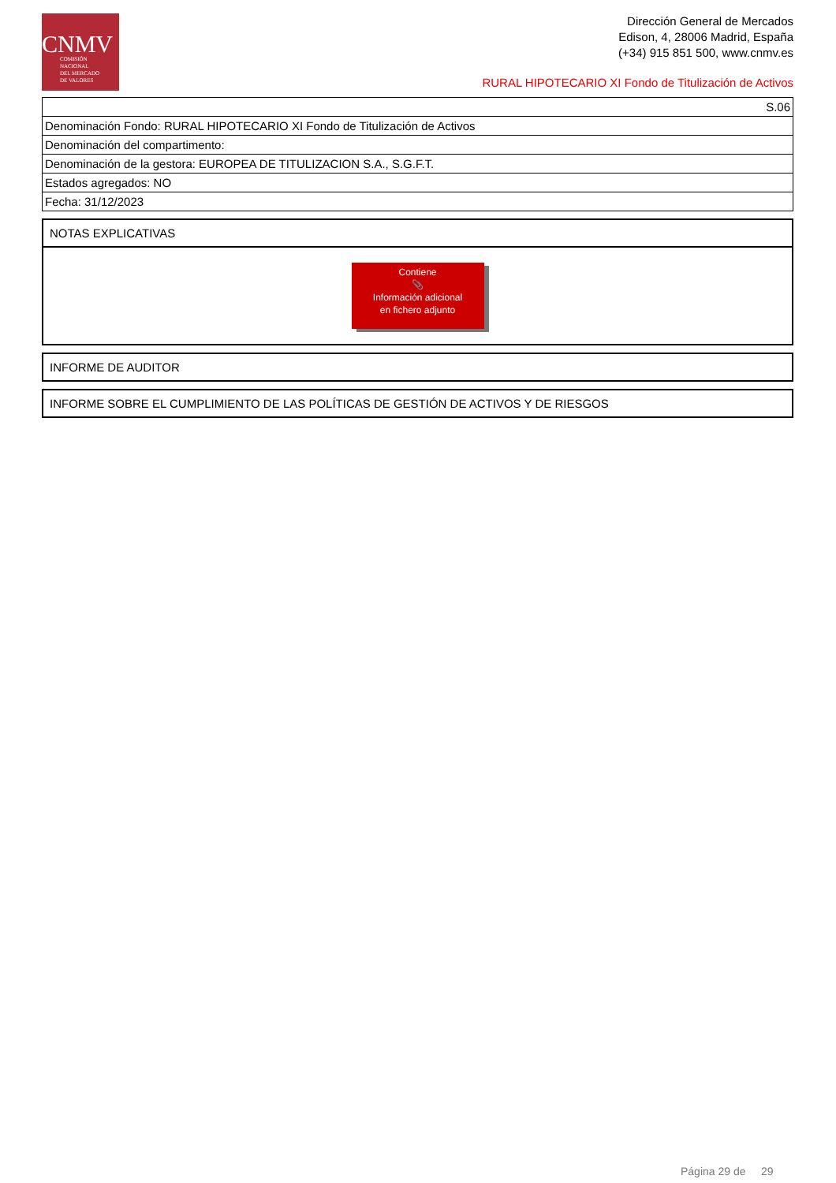CNMV
COMISIÓN
NACIONAL
DEL MERCADO
DE VALORES
Dirección General de Mercados
Edison, 4, 28006 Madrid, España
(+34) 915 851 500, www.cnmv.es
RURAL HIPOTECARIO XI Fondo de Titulización de Activos
| S.06 |
| Denominación Fondo: RURAL HIPOTECARIO XI Fondo de Titulización de Activos |
| Denominación del compartimento: |
| Denominación de la gestora: EUROPEA DE TITULIZACION S.A., S.G.F.T. |
| Estados agregados: NO |
| Fecha: 31/12/2023 |
NOTAS EXPLICATIVAS
Contiene
📎
Información adicional
en fichero adjunto
INFORME DE AUDITOR
INFORME SOBRE EL CUMPLIMIENTO DE LAS POLÍTICAS DE GESTIÓN DE ACTIVOS Y DE RIESGOS
Página 29 de 29